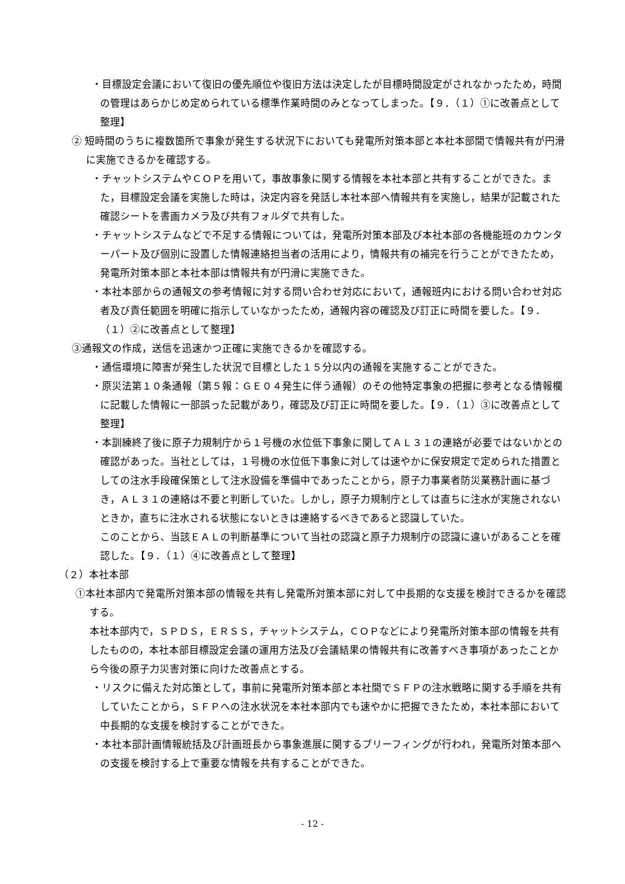・目標設定会議において復旧の優先順位や復旧方法は決定したが目標時間設定がされなかったため，時間の管理はあらかじめ定められている標準作業時間のみとなってしまった。【９．（１）①に改善点として整理】
② 短時間のうちに複数箇所で事象が発生する状況下においても発電所対策本部と本社本部間で情報共有が円滑に実施できるかを確認する。
・チャットシステムやＣＯＰを用いて，事故事象に関する情報を本社本部と共有することができた。また，目標設定会議を実施した時は，決定内容を発話し本社本部へ情報共有を実施し，結果が記載された確認シートを書画カメラ及び共有フォルダで共有した。
・チャットシステムなどで不足する情報については，発電所対策本部及び本社本部の各機能班のカウンターパート及び個別に設置した情報連絡担当者の活用により，情報共有の補完を行うことができたため，発電所対策本部と本社本部は情報共有が円滑に実施できた。
・本社本部からの通報文の参考情報に対する問い合わせ対応において，通報班内における問い合わせ対応者及び責任範囲を明確に指示していなかったため，通報内容の確認及び訂正に時間を要した。【９．（１）②に改善点として整理】
③通報文の作成，送信を迅速かつ正確に実施できるかを確認する。
・通信環境に障害が発生した状況で目標とした１５分以内の通報を実施することができた。
・原災法第１０条通報（第５報：ＧＥ０４発生に伴う通報）のその他特定事象の把握に参考となる情報欄に記載した情報に一部誤った記載があり，確認及び訂正に時間を要した。【９．（１）③に改善点として整理】
・本訓練終了後に原子力規制庁から１号機の水位低下事象に関してＡＬ３１の連絡が必要ではないかとの確認があった。当社としては，１号機の水位低下事象に対しては速やかに保安規定で定められた措置としての注水手段確保策として注水設備を準備中であったことから，原子力事業者防災業務計画に基づき，ＡＬ３１の連絡は不要と判断していた。しかし，原子力規制庁としては直ちに注水が実施されないときか，直ちに注水される状態にないときは連絡するべきであると認識していた。
このことから、当該ＥＡＬの判断基準について当社の認識と原子力規制庁の認識に違いがあることを確認した。【９．（１）④に改善点として整理】
（２）本社本部
①本社本部内で発電所対策本部の情報を共有し発電所対策本部に対して中長期的な支援を検討できるかを確認する。
本社本部内で，ＳＰＤＳ，ＥＲＳＳ，チャットシステム，ＣＯＰなどにより発電所対策本部の情報を共有したものの，本社本部目標設定会議の運用方法及び会議結果の情報共有に改善すべき事項があったことから今後の原子力災害対策に向けた改善点とする。
・リスクに備えた対応策として，事前に発電所対策本部と本社間でＳＦＰの注水戦略に関する手順を共有していたことから，ＳＦＰへの注水状況を本社本部内でも速やかに把握できたため，本社本部において中長期的な支援を検討することができた。
・本社本部計画情報統括及び計画班長から事象進展に関するブリーフィングが行われ，発電所対策本部への支援を検討する上で重要な情報を共有することができた。
- 12 -